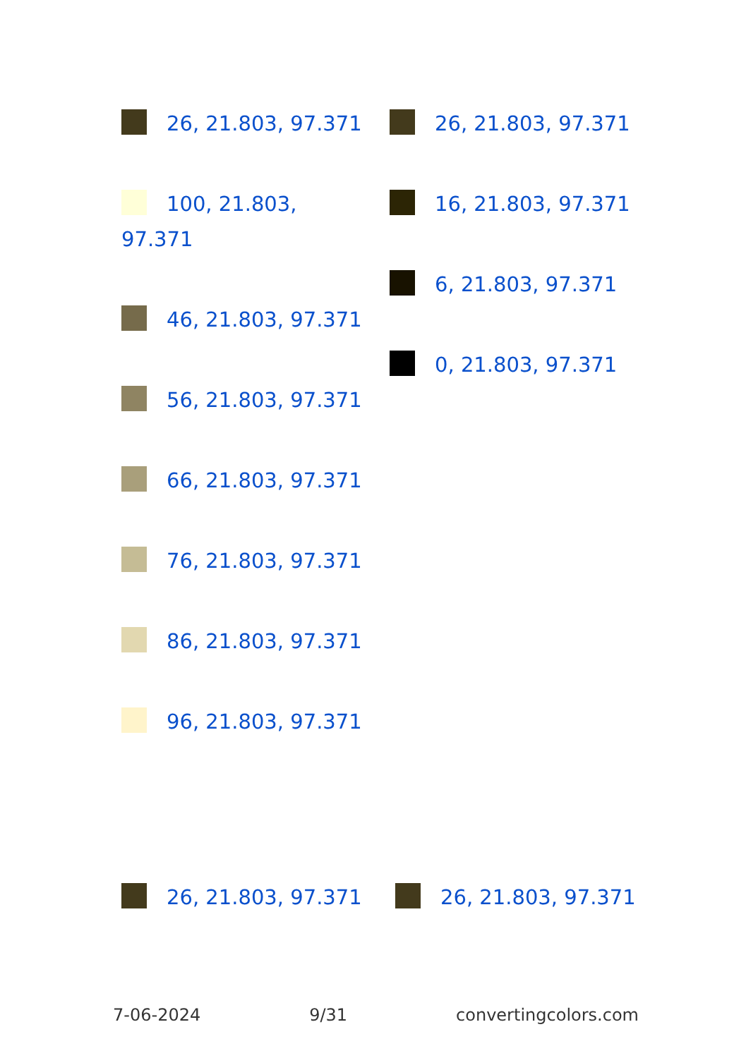26, 21.803, 97.371
100, 21.803, 97.371
46, 21.803, 97.371
56, 21.803, 97.371
66, 21.803, 97.371
76, 21.803, 97.371
86, 21.803, 97.371
96, 21.803, 97.371
26, 21.803, 97.371
16, 21.803, 97.371
6, 21.803, 97.371
0, 21.803, 97.371
26, 21.803, 97.371 26, 21.803, 97.371
7-06-2024 9/31 convertingcolors.com